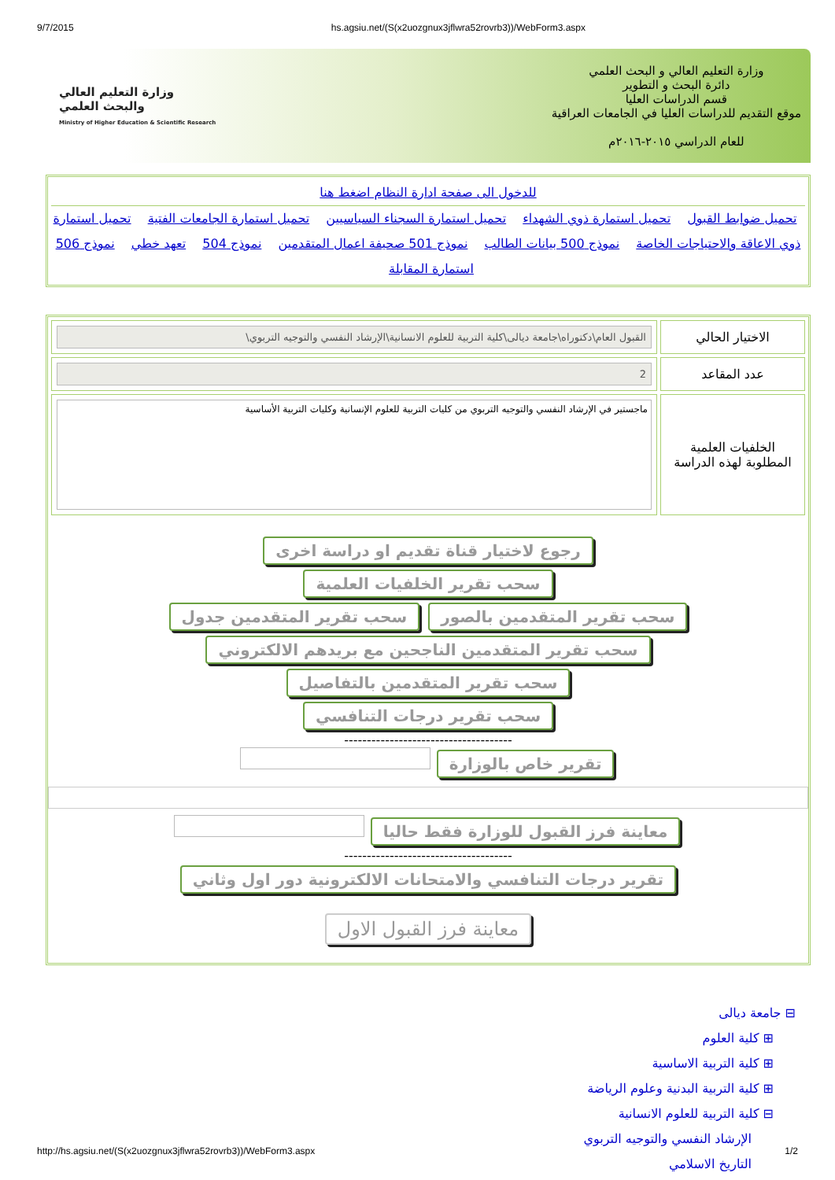9/7/2015 hs.agsiu.net/(S(x2uozgnux3jflwra52rovrb3))/WebForm3.aspx
وزارة التعليم العالي و البحث العلمي
دائرة البحث و التطوير
قسم الدراسات العليا
موقع التقديم للدراسات العليا في الجامعات العراقية
للعام الدراسي ٢٠١٥-٢٠١٦م
وزارة التعليم العالي
والبحث العلمي
Ministry of Higher Education & Scientific Research
للدخول الى صفحة ادارة النظام اضغط هنا
تحميل ضوابط القبول تحميل استمارة ذوي الشهداء تحميل استمارة السجناء السياسيين تحميل استمارة الجامعات الفتية تحميل استمارة ذوي الاعاقة والاحتياجات الخاصة نموذج 500 بيانات الطالب نموذج 501 صحيفة اعمال المتقدمين نموذج 504 تعهد خطي نموذج 506 استمارة المقابلة
| الاختيار الحالي | القبول العام\دكتوراه\جامعة ديالى\كلية التربية للعلوم الانسانية\الإرشاد النفسي والتوجيه التربوي\ |
| عدد المقاعد | 2 |
| الخلفيات العلمية المطلوبة لهذه الدراسة | ماجستير في الإرشاد النفسي والتوجيه التربوي من كليات التربية للعلوم الإنسانية وكليات التربية الأساسية |
رجوع لاختيار قناة تقديم او دراسة اخرى
سحب تقرير الخلفيات العلمية
سحب تقرير المتقدمين بالصور سحب تقرير المتقدمين جدول
سحب تقرير المتقدمين الناجحين مع بريدهم الالكتروني
سحب تقرير المتقدمين بالتفاصيل
سحب تقرير درجات التنافسي
-------------------------------------
تقرير خاص بالوزارة
معاينة فرز القبول للوزارة فقط حاليا
-------------------------------------
تقرير درجات التنافسي والامتحانات الالكترونية دور اول وثاني
معاينة فرز القبول الاول
⊟ جامعة ديالى
⊞ كلية العلوم
⊞ كلية التربية الاساسية
⊞ كلية التربية البدنية وعلوم الرياضة
⊟ كلية التربية للعلوم الانسانية
الإرشاد النفسي والتوجيه التربوي
التاريخ الاسلامي
http://hs.agsiu.net/(S(x2uozgnux3jflwra52rovrb3))/WebForm3.aspx 1/2